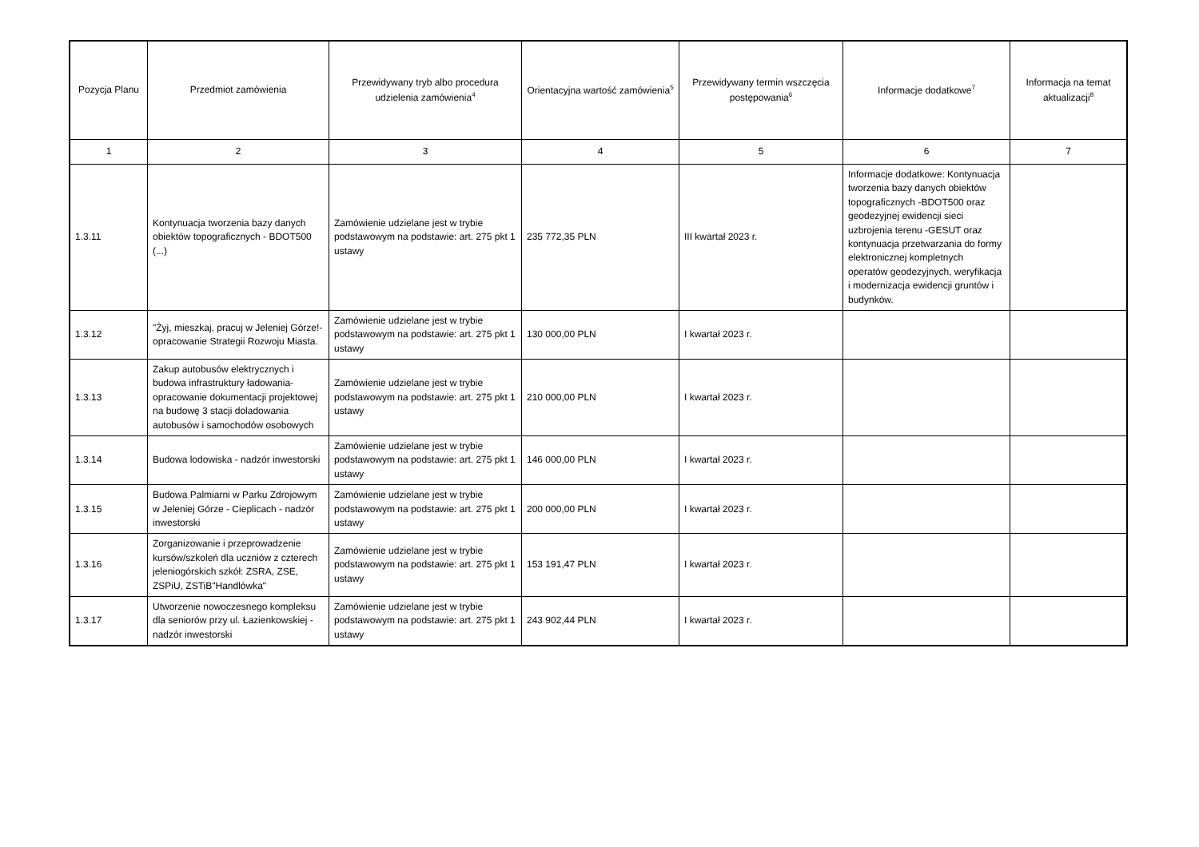| Pozycja Planu | Przedmiot zamówienia | Przewidywany tryb albo procedura udzielenia zamówienia<sup>4</sup> | Orientacyjna wartość zamówienia<sup>5</sup> | Przewidywany termin wszczęcia postępowania<sup>6</sup> | Informacje dodatkowe<sup>7</sup> | Informacja na temat aktualizacji<sup>8</sup> |
| --- | --- | --- | --- | --- | --- | --- |
| 1 | 2 | 3 | 4 | 5 | 6 | 7 |
| 1.3.11 | Kontynuacja tworzenia bazy danych obiektów topograficznych - BDOT500 (...) | Zamówienie udzielane jest w trybie podstawowym na podstawie: art. 275 pkt 1 ustawy | 235 772,35 PLN | III kwartał 2023 r. | Informacje dodatkowe: Kontynuacja tworzenia bazy danych obiektów topograficznych -BDOT500 oraz geodezyjnej ewidencji sieci uzbrojenia terenu -GESUT oraz kontynuacja przetwarzania do formy elektronicznej kompletnych operatów geodezyjnych, weryfikacja i modernizacja ewidencji gruntów i budynków. | |
| 1.3.12 | "Żyj, mieszkaj, pracuj w Jeleniej Górze!-opracowanie Strategii Rozwoju Miasta. | Zamówienie udzielane jest w trybie podstawowym na podstawie: art. 275 pkt 1 ustawy | 130 000,00 PLN | I kwartał 2023 r. | | |
| 1.3.13 | Zakup autobusów elektrycznych i budowa infrastruktury ładowania-opracowanie dokumentacji projektowej na budowę 3 stacji doladowania autobusów i samochodów osobowych | Zamówienie udzielane jest w trybie podstawowym na podstawie: art. 275 pkt 1 ustawy | 210 000,00 PLN | I kwartał 2023 r. | | |
| 1.3.14 | Budowa lodowiska - nadzór inwestorski | Zamówienie udzielane jest w trybie podstawowym na podstawie: art. 275 pkt 1 ustawy | 146 000,00 PLN | I kwartał 2023 r. | | |
| 1.3.15 | Budowa Palmiarni w Parku Zdrojowym w Jeleniej Górze - Cieplicach - nadzór inwestorski | Zamówienie udzielane jest w trybie podstawowym na podstawie: art. 275 pkt 1 ustawy | 200 000,00 PLN | I kwartał 2023 r. | | |
| 1.3.16 | Zorganizowanie i przeprowadzenie kursów/szkoleń dla uczniów z czterech jeleniogórskich szkół: ZSRA, ZSE, ZSPiU, ZSTiB"Handlówka" | Zamówienie udzielane jest w trybie podstawowym na podstawie: art. 275 pkt 1 ustawy | 153 191,47 PLN | I kwartał 2023 r. | | |
| 1.3.17 | Utworzenie nowoczesnego kompleksu dla seniorów przy ul. Łazienkowskiej - nadzór inwestorski | Zamówienie udzielane jest w trybie podstawowym na podstawie: art. 275 pkt 1 ustawy | 243 902,44 PLN | I kwartał 2023 r. | | |